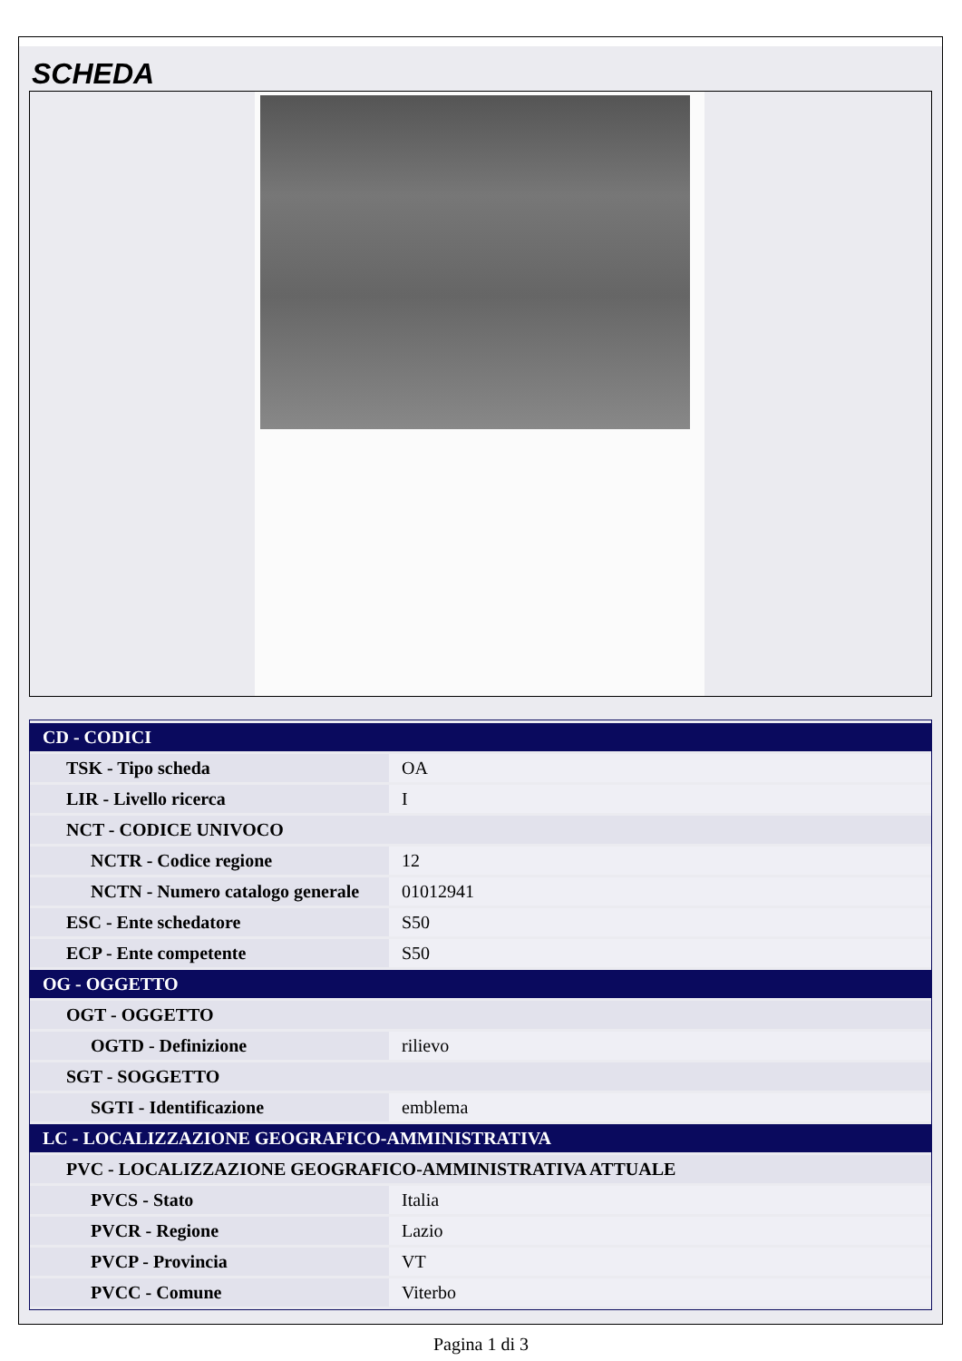SCHEDA
| CD - CODICI | |
| TSK - Tipo scheda | OA |
| LIR - Livello ricerca | I |
| NCT - CODICE UNIVOCO | |
| NCTR - Codice regione | 12 |
| NCTN - Numero catalogo generale | 01012941 |
| ESC - Ente schedatore | S50 |
| ECP - Ente competente | S50 |
| OG - OGGETTO | |
| OGT - OGGETTO | |
| OGTD - Definizione | rilievo |
| SGT - SOGGETTO | |
| SGTI - Identificazione | emblema |
| LC - LOCALIZZAZIONE GEOGRAFICO-AMMINISTRATIVA | |
| PVC - LOCALIZZAZIONE GEOGRAFICO-AMMINISTRATIVA ATTUALE | |
| PVCS - Stato | Italia |
| PVCR - Regione | Lazio |
| PVCP - Provincia | VT |
| PVCC - Comune | Viterbo |
Pagina 1 di 3